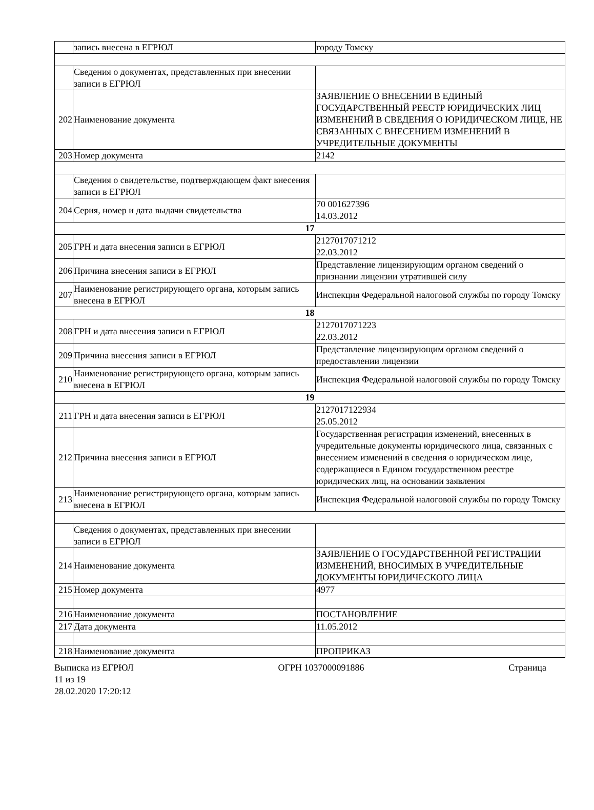| | запись внесена в ЕГРЮЛ | городу Томску |
| | Сведения о документах, представленных при внесении записи в ЕГРЮЛ | |
| 202 | Наименование документа | ЗАЯВЛЕНИЕ О ВНЕСЕНИИ В ЕДИНЫЙ ГОСУДАРСТВЕННЫЙ РЕЕСТР ЮРИДИЧЕСКИХ ЛИЦ ИЗМЕНЕНИЙ В СВЕДЕНИЯ О ЮРИДИЧЕСКОМ ЛИЦЕ, НЕ СВЯЗАННЫХ С ВНЕСЕНИЕМ ИЗМЕНЕНИЙ В УЧРЕДИТЕЛЬНЫЕ ДОКУМЕНТЫ |
| 203 | Номер документа | 2142 |
| | Сведения о свидетельстве, подтверждающем факт внесения записи в ЕГРЮЛ | |
| 204 | Серия, номер и дата выдачи свидетельства | 70 001627396 14.03.2012 |
| 17 | | |
| 205 | ГРН и дата внесения записи в ЕГРЮЛ | 2127017071212 22.03.2012 |
| 206 | Причина внесения записи в ЕГРЮЛ | Представление лицензирующим органом сведений о признании лицензии утратившей силу |
| 207 | Наименование регистрирующего органа, которым запись внесена в ЕГРЮЛ | Инспекция Федеральной налоговой службы по городу Томску |
| 18 | | |
| 208 | ГРН и дата внесения записи в ЕГРЮЛ | 2127017071223 22.03.2012 |
| 209 | Причина внесения записи в ЕГРЮЛ | Представление лицензирующим органом сведений о предоставлении лицензии |
| 210 | Наименование регистрирующего органа, которым запись внесена в ЕГРЮЛ | Инспекция Федеральной налоговой службы по городу Томску |
| 19 | | |
| 211 | ГРН и дата внесения записи в ЕГРЮЛ | 2127017122934 25.05.2012 |
| 212 | Причина внесения записи в ЕГРЮЛ | Государственная регистрация изменений, внесенных в учредительные документы юридического лица, связанных с внесением изменений в сведения о юридическом лице, содержащиеся в Едином государственном реестре юридических лиц, на основании заявления |
| 213 | Наименование регистрирующего органа, которым запись внесена в ЕГРЮЛ | Инспекция Федеральной налоговой службы по городу Томску |
| | Сведения о документах, представленных при внесении записи в ЕГРЮЛ | |
| 214 | Наименование документа | ЗАЯВЛЕНИЕ О ГОСУДАРСТВЕННОЙ РЕГИСТРАЦИИ ИЗМЕНЕНИЙ, ВНОСИМЫХ В УЧРЕДИТЕЛЬНЫЕ ДОКУМЕНТЫ ЮРИДИЧЕСКОГО ЛИЦА |
| 215 | Номер документа | 4977 |
| 216 | Наименование документа | ПОСТАНОВЛЕНИЕ |
| 217 | Дата документа | 11.05.2012 |
| 218 | Наименование документа | ПРОПРИКАЗ |
Выписка из ЕГРЮЛ ОГРН 1037000091886 Страница
11 из 19
28.02.2020 17:20:12